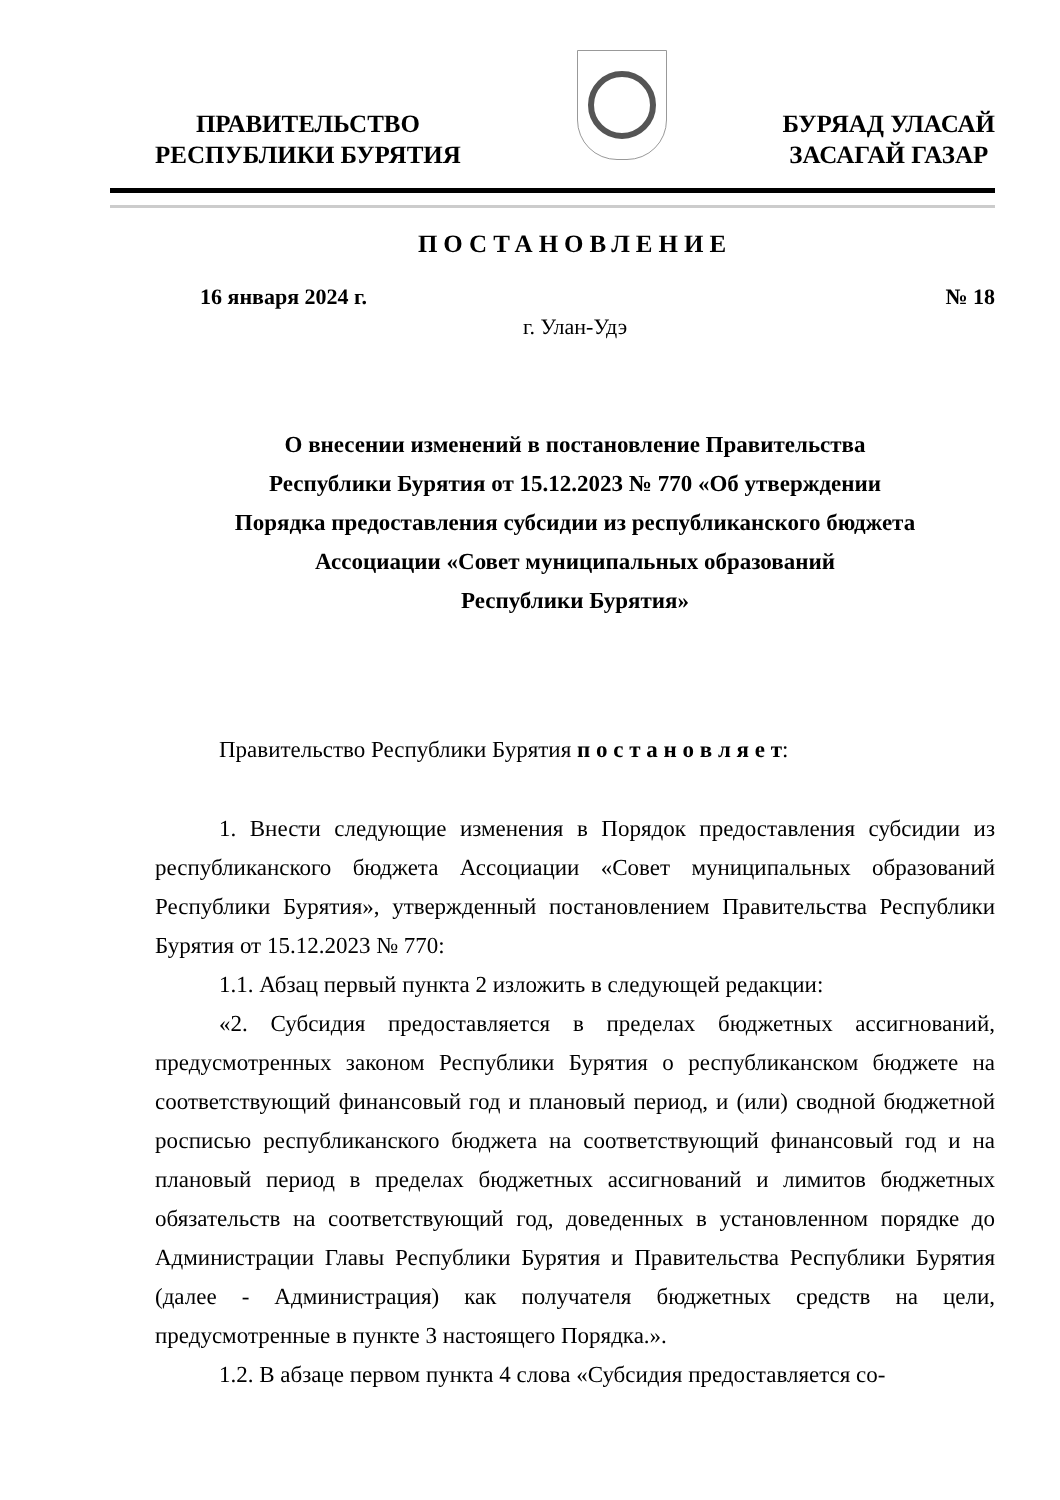ПРАВИТЕЛЬСТВО
РЕСПУБЛИКИ БУРЯТИЯ
БУРЯАД УЛАСАЙ
ЗАСАГАЙ ГАЗАР
ПОСТАНОВЛЕНИЕ
16 января 2024 г. № 18
г. Улан-Удэ
О внесении изменений в постановление Правительства
Республики Бурятия от 15.12.2023 № 770 «Об утверждении
Порядка предоставления субсидии из республиканского бюджета
Ассоциации «Совет муниципальных образований
Республики Бурятия»
Правительство Республики Бурятия п о с т а н о в л я е т:
1. Внести следующие изменения в Порядок предоставления субсидии из республиканского бюджета Ассоциации «Совет муниципальных образований Республики Бурятия», утвержденный постановлением Правительства Республики Бурятия от 15.12.2023 № 770:
1.1. Абзац первый пункта 2 изложить в следующей редакции:
«2. Субсидия предоставляется в пределах бюджетных ассигнований, предусмотренных законом Республики Бурятия о республиканском бюджете на соответствующий финансовый год и плановый период, и (или) сводной бюджетной росписью республиканского бюджета на соответствующий финансовый год и на плановый период в пределах бюджетных ассигнований и лимитов бюджетных обязательств на соответствующий год, доведенных в установленном порядке до Администрации Главы Республики Бурятия и Правительства Республики Бурятия (далее - Администрация) как получателя бюджетных средств на цели, предусмотренные в пункте 3 настоящего Порядка.».
1.2. В абзаце первом пункта 4 слова «Субсидия предоставляется со-